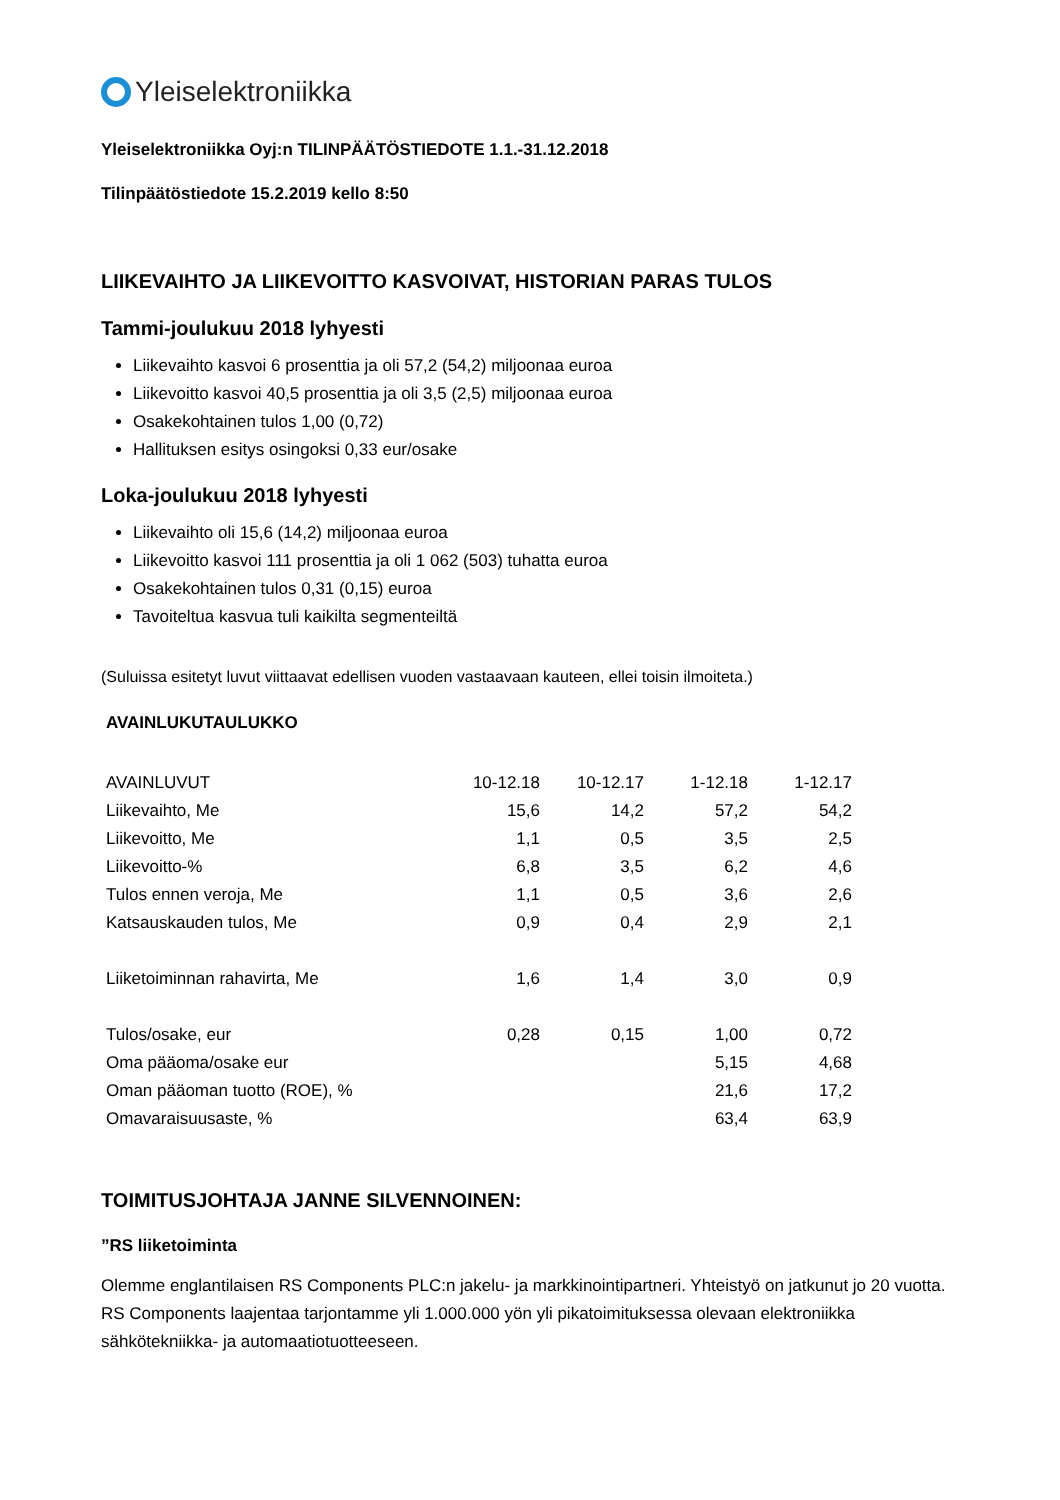Yleiselektroniikka
Yleiselektroniikka Oyj:n TILINPÄÄTÖSTIEDOTE 1.1.-31.12.2018
Tilinpäätöstiedote 15.2.2019 kello 8:50
LIIKEVAIHTO JA LIIKEVOITTO KASVOIVAT, HISTORIAN PARAS TULOS
Tammi-joulukuu 2018 lyhyesti
Liikevaihto kasvoi 6 prosenttia ja oli 57,2 (54,2) miljoonaa euroa
Liikevoitto kasvoi 40,5 prosenttia ja oli 3,5 (2,5) miljoonaa euroa
Osakekohtainen tulos 1,00 (0,72)
Hallituksen esitys osingoksi 0,33 eur/osake
Loka-joulukuu 2018 lyhyesti
Liikevaihto oli 15,6 (14,2) miljoonaa euroa
Liikevoitto kasvoi 111 prosenttia ja oli 1 062 (503) tuhatta euroa
Osakekohtainen tulos 0,31 (0,15) euroa
Tavoiteltua kasvua tuli kaikilta segmenteiltä
(Suluissa esitetyt luvut viittaavat edellisen vuoden vastaavaan kauteen, ellei toisin ilmoiteta.)
AVAINLUKUTAULUKKO
| AVAINLUVUT | 10-12.18 | 10-12.17 | 1-12.18 | 1-12.17 |
| Liikevaihto, Me | 15,6 | 14,2 | 57,2 | 54,2 |
| Liikevoitto, Me | 1,1 | 0,5 | 3,5 | 2,5 |
| Liikevoitto-% | 6,8 | 3,5 | 6,2 | 4,6 |
| Tulos ennen veroja, Me | 1,1 | 0,5 | 3,6 | 2,6 |
| Katsauskauden tulos, Me | 0,9 | 0,4 | 2,9 | 2,1 |
| Liiketoiminnan rahavirta, Me | 1,6 | 1,4 | 3,0 | 0,9 |
| Tulos/osake, eur | 0,28 | 0,15 | 1,00 | 0,72 |
| Oma pääoma/osake eur | | | 5,15 | 4,68 |
| Oman pääoman tuotto (ROE), % | | | 21,6 | 17,2 |
| Omavaraisuusaste, % | | | 63,4 | 63,9 |
TOIMITUSJOHTAJA JANNE SILVENNOINEN:
”RS liiketoiminta
Olemme englantilaisen RS Components PLC:n jakelu- ja markkinointipartneri. Yhteistyö on jatkunut jo 20 vuotta. RS Components laajentaa tarjontamme yli 1.000.000 yön yli pikatoimituksessa olevaan elektroniikka sähkötekniikka- ja automaatiotuotteeseen.